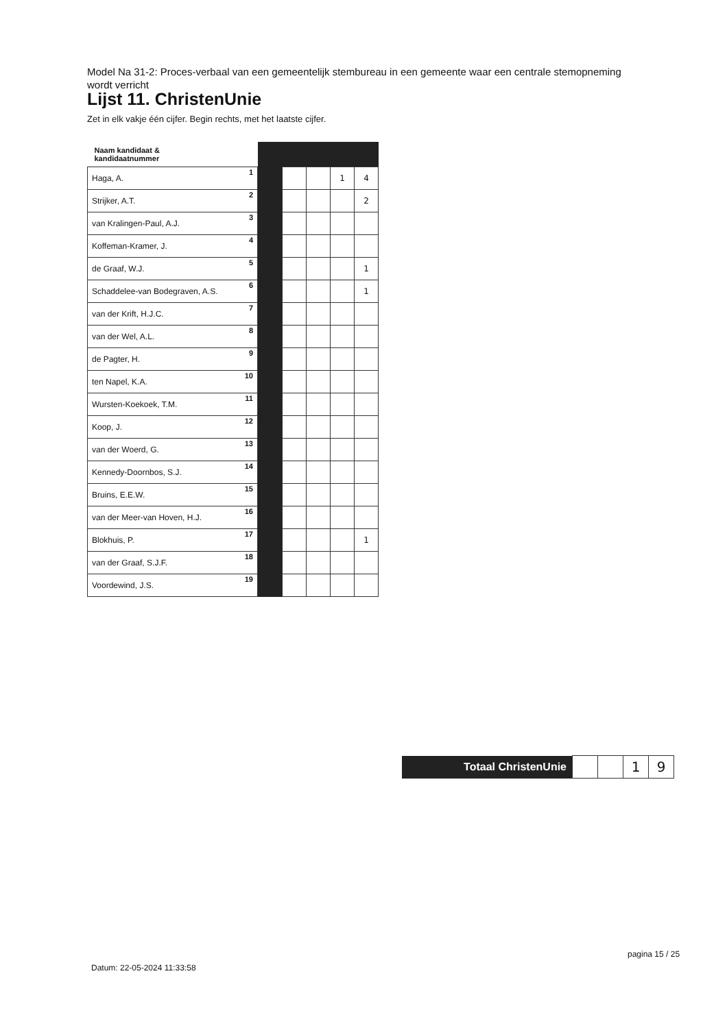Model Na 31-2: Proces-verbaal van een gemeentelijk stembureau in een gemeente waar een centrale stemopneming wordt verricht
Lijst 11. ChristenUnie
Zet in elk vakje één cijfer. Begin rechts, met het laatste cijfer.
| Naam kandidaat & kandidaatnummer | | | | | |
| --- | --- | --- | --- | --- | --- |
| Haga, A. 1 | | | | 1 | 4 |
| Strijker, A.T. 2 | | | | | 2 |
| van Kralingen-Paul, A.J. 3 | | | | | |
| Koffeman-Kramer, J. 4 | | | | | |
| de Graaf, W.J. 5 | | | | | 1 |
| Schaddelee-van Bodegraven, A.S. 6 | | | | | 1 |
| van der Krift, H.J.C. 7 | | | | | |
| van der Wel, A.L. 8 | | | | | |
| de Pagter, H. 9 | | | | | |
| ten Napel, K.A. 10 | | | | | |
| Wursten-Koekoek, T.M. 11 | | | | | |
| Koop, J. 12 | | | | | |
| van der Woerd, G. 13 | | | | | |
| Kennedy-Doornbos, S.J. 14 | | | | | |
| Bruins, E.E.W. 15 | | | | | |
| van der Meer-van Hoven, H.J. 16 | | | | | |
| Blokhuis, P. 17 | | | | | 1 |
| van der Graaf, S.J.F. 18 | | | | | |
| Voordewind, J.S. 19 | | | | | |
| Totaal ChristenUnie | | | 1 | 9 |
Datum: 22-05-2024 11:33:58
pagina 15 / 25